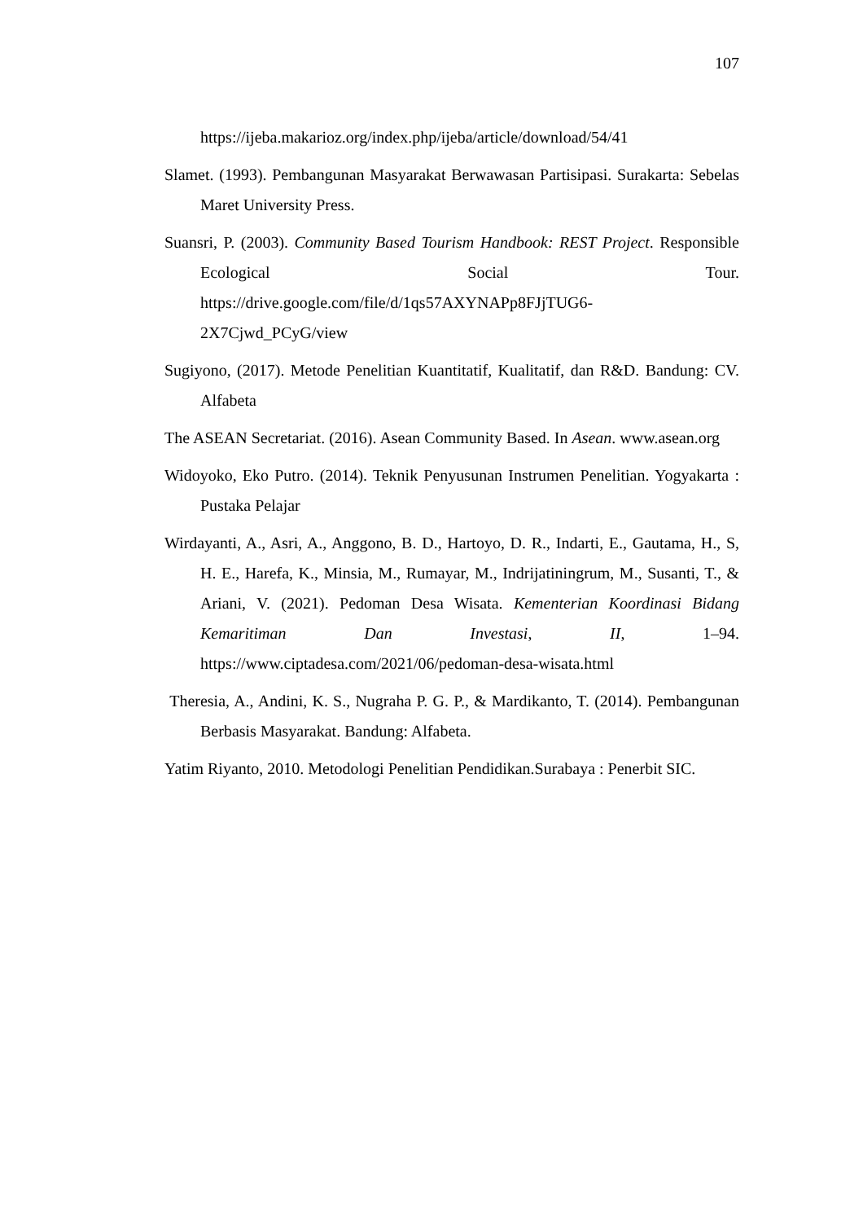107
https://ijeba.makarioz.org/index.php/ijeba/article/download/54/41
Slamet. (1993). Pembangunan Masyarakat Berwawasan Partisipasi. Surakarta: Sebelas Maret University Press.
Suansri, P. (2003). Community Based Tourism Handbook: REST Project. Responsible Ecological Social Tour. https://drive.google.com/file/d/1qs57AXYNAPp8FJjTUG6-2X7Cjwd_PCyG/view
Sugiyono, (2017). Metode Penelitian Kuantitatif, Kualitatif, dan R&D. Bandung: CV. Alfabeta
The ASEAN Secretariat. (2016). Asean Community Based. In Asean. www.asean.org
Widoyoko, Eko Putro. (2014). Teknik Penyusunan Instrumen Penelitian. Yogyakarta : Pustaka Pelajar
Wirdayanti, A., Asri, A., Anggono, B. D., Hartoyo, D. R., Indarti, E., Gautama, H., S, H. E., Harefa, K., Minsia, M., Rumayar, M., Indrijatiningrum, M., Susanti, T., & Ariani, V. (2021). Pedoman Desa Wisata. Kementerian Koordinasi Bidang Kemaritiman Dan Investasi, II, 1–94. https://www.ciptadesa.com/2021/06/pedoman-desa-wisata.html
Theresia, A., Andini, K. S., Nugraha P. G. P., & Mardikanto, T. (2014). Pembangunan Berbasis Masyarakat. Bandung: Alfabeta.
Yatim Riyanto, 2010. Metodologi Penelitian Pendidikan.Surabaya : Penerbit SIC.